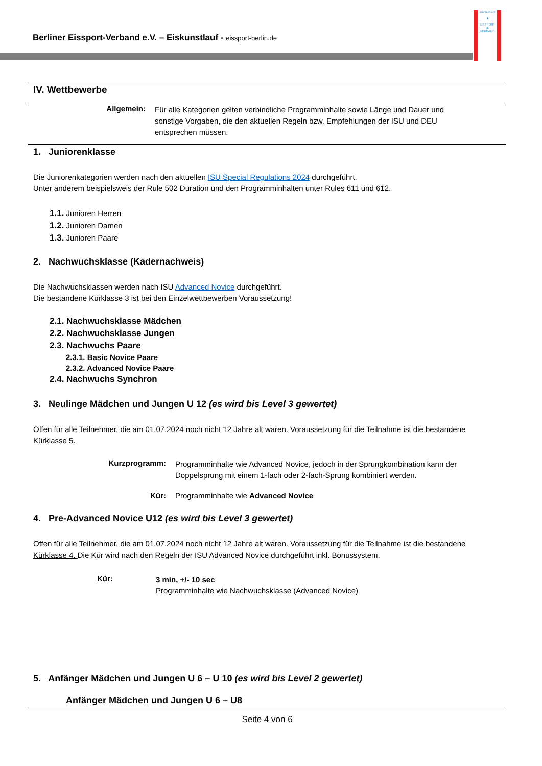Berliner Eissport-Verband e.V. – Eiskunstlauf - eissport-berlin.de
BERLINER
♞
EISSPORT
✻
VERBAND
IV. Wettbewerbe
Allgemein:
Für alle Kategorien gelten verbindliche Programminhalte sowie Länge und Dauer und sonstige Vorgaben, die den aktuellen Regeln bzw. Empfehlungen der ISU und DEU entsprechen müssen.
1. Juniorenklasse
Die Juniorenkategorien werden nach den aktuellen ISU Special Regulations 2024 durchgeführt.
Unter anderem beispielsweis der Rule 502 Duration und den Programminhalten unter Rules 611 und 612.
1.1. Junioren Herren
1.2. Junioren Damen
1.3. Junioren Paare
2. Nachwuchsklasse (Kadernachweis)
Die Nachwuchsklassen werden nach ISU Advanced Novice durchgeführt.
Die bestandene Kürklasse 3 ist bei den Einzelwettbewerben Voraussetzung!
2.1. Nachwuchsklasse Mädchen
2.2. Nachwuchsklasse Jungen
2.3. Nachwuchs Paare
2.3.1. Basic Novice Paare
2.3.2. Advanced Novice Paare
2.4. Nachwuchs Synchron
3. Neulinge Mädchen und Jungen U 12 (es wird bis Level 3 gewertet)
Offen für alle Teilnehmer, die am 01.07.2024 noch nicht 12 Jahre alt waren. Voraussetzung für die Teilnahme ist die bestandene Kürklasse 5.
Kurzprogramm:
Programminhalte wie Advanced Novice, jedoch in der Sprungkombination kann der Doppelsprung mit einem 1-fach oder 2-fach-Sprung kombiniert werden.
Kür: Programminhalte wie Advanced Novice
4. Pre-Advanced Novice U12 (es wird bis Level 3 gewertet)
Offen für alle Teilnehmer, die am 01.07.2024 noch nicht 12 Jahre alt waren. Voraussetzung für die Teilnahme ist die bestandene Kürklasse 4. Die Kür wird nach den Regeln der ISU Advanced Novice durchgeführt inkl. Bonussystem.
Kür:
3 min, +/- 10 sec
Programminhalte wie Nachwuchsklasse (Advanced Novice)
5. Anfänger Mädchen und Jungen U 6 – U 10 (es wird bis Level 2 gewertet)
Anfänger Mädchen und Jungen U 6 – U8
Seite 4 von 6